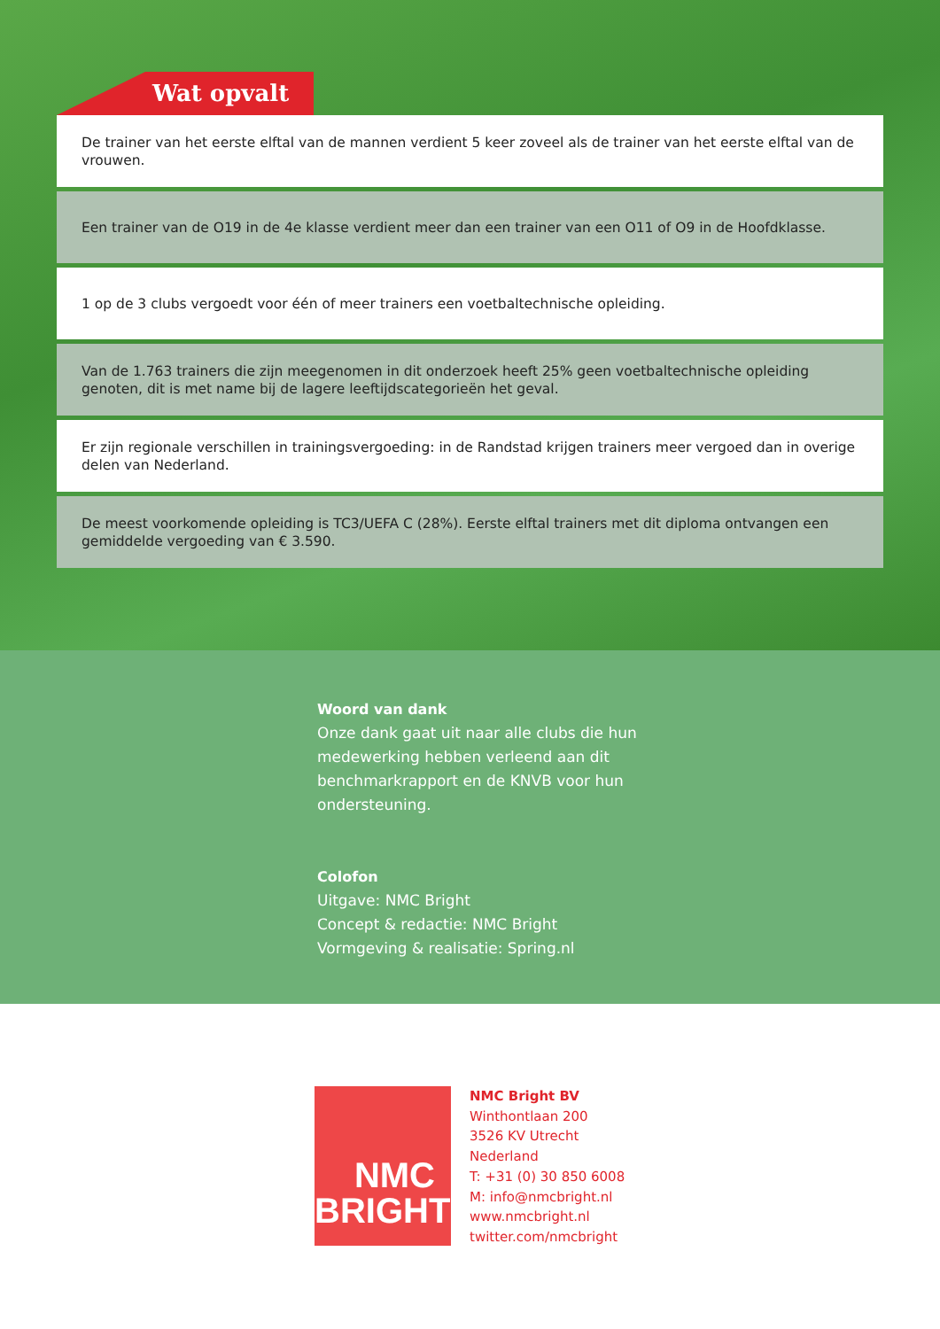Wat opvalt
De trainer van het eerste elftal van de mannen verdient 5 keer zoveel als de trainer van het eerste elftal van de vrouwen.
Een trainer van de O19 in de 4e klasse verdient meer dan een trainer van een O11 of O9 in de Hoofdklasse.
1 op de 3 clubs vergoedt voor één of meer trainers een voetbaltechnische opleiding.
Van de 1.763 trainers die zijn meegenomen in dit onderzoek heeft 25% geen voetbaltechnische opleiding genoten, dit is met name bij de lagere leeftijdscategorieën het geval.
Er zijn regionale verschillen in trainingsvergoeding: in de Randstad krijgen trainers meer vergoed dan in overige delen van Nederland.
De meest voorkomende opleiding is TC3/UEFA C (28%). Eerste elftal trainers met dit diploma ontvangen een gemiddelde vergoeding van € 3.590.
Woord van dank
Onze dank gaat uit naar alle clubs die hun
medewerking hebben verleend aan dit
benchmarkrapport en de KNVB voor hun
ondersteuning.
Colofon
Uitgave: NMC Bright
Concept & redactie: NMC Bright
Vormgeving & realisatie: Spring.nl
NMC
BRIGHT
NMC Bright BV
Winthontlaan 200
3526 KV Utrecht
Nederland
T: +31 (0) 30 850 6008
M: info@nmcbright.nl
www.nmcbright.nl
twitter.com/nmcbright